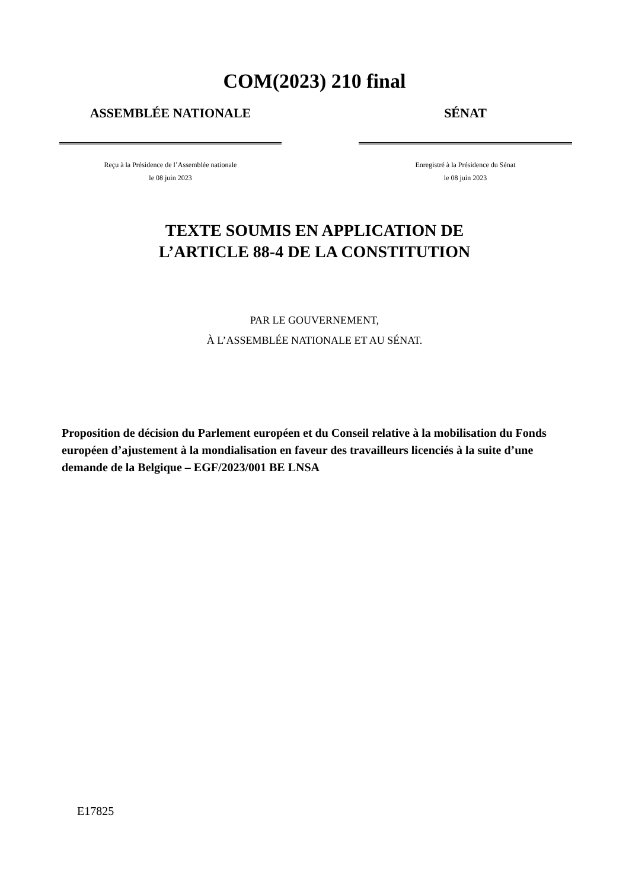COM(2023) 210 final
ASSEMBLÉE NATIONALE
Reçu à la Présidence de l’Assemblée nationale
le 08 juin 2023
SÉNAT
Enregistré à la Présidence du Sénat
le 08 juin 2023
TEXTE SOUMIS EN APPLICATION DE
L’ARTICLE 88-4 DE LA CONSTITUTION
PAR LE GOUVERNEMENT,
À L’ASSEMBLÉE NATIONALE ET AU SÉNAT.
Proposition de décision du Parlement européen et du Conseil relative à la mobilisation du Fonds européen d’ajustement à la mondialisation en faveur des travailleurs licenciés à la suite d’une demande de la Belgique – EGF/2023/001 BE LNSA
E17825